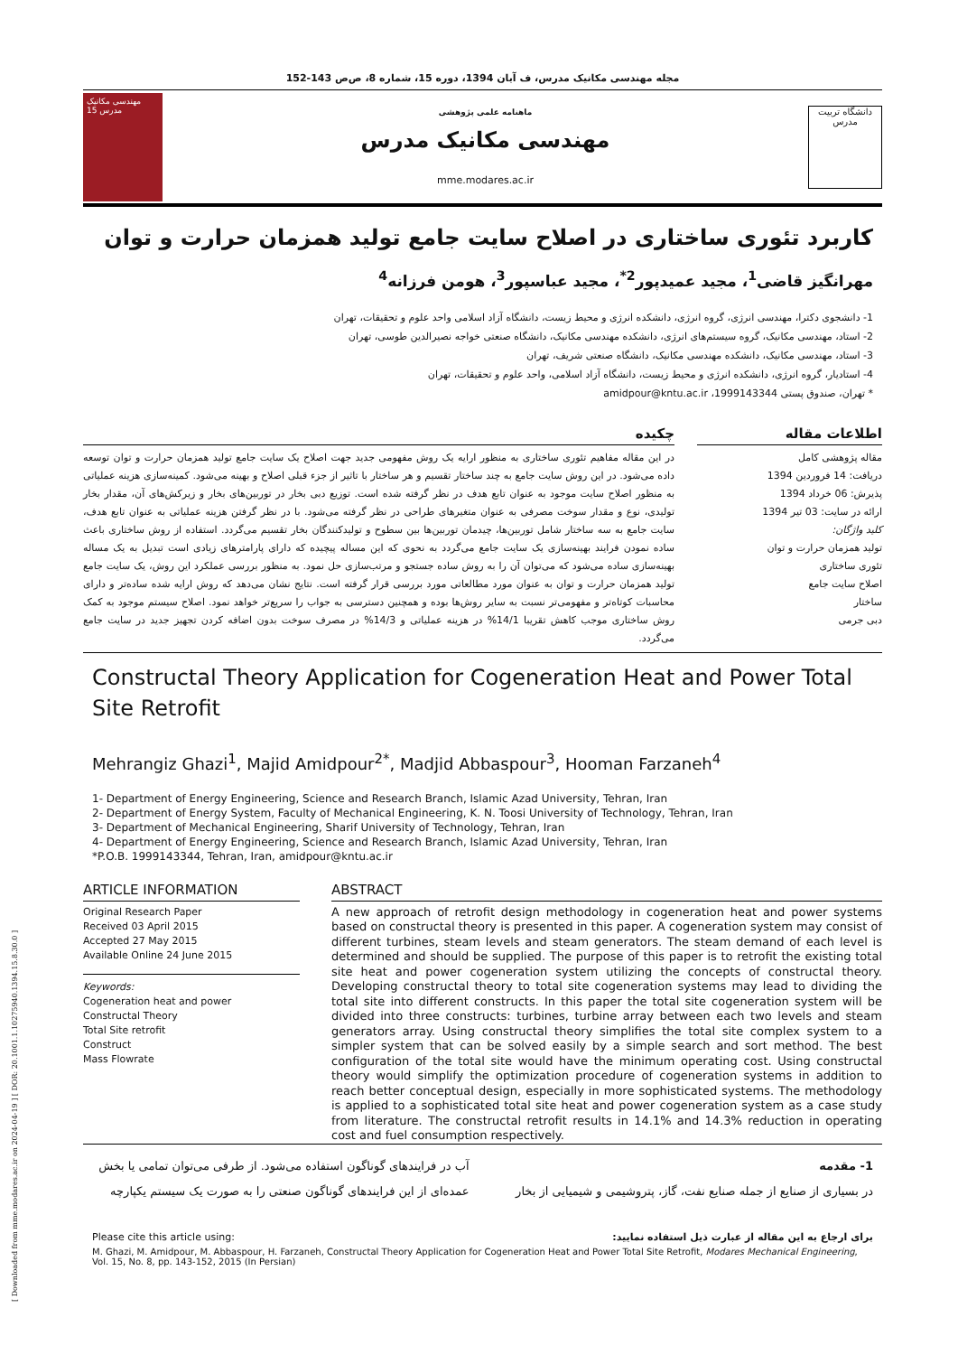[ Downloaded from mme.modares.ac.ir on 2024-04-19 ] [ DOR: 20.1001.1.10275940.1394.15.8.30.0 ]
مجله مهندسی مکانیک مدرس، ف آبان 1394، دوره 15، شماره 8، ص‌ص 143-152
مهندسی مکانیک مدرس 15
ماهنامه علمی پژوهشی
مهندسی مکانیک مدرس
mme.modares.ac.ir
دانشگاه تربیت مدرس
کاربرد تئوری ساختاری در اصلاح سایت جامع تولید همزمان حرارت و توان
مهرانگیز قاضی<sup>1</sup>، مجید عمیدپور<sup>2*</sup>، مجید عباسپور<sup>3</sup>، هومن فرزانه<sup>4</sup>
1- دانشجوی دکترا، مهندسی انرژی، گروه انرژی، دانشکده انرژی و محیط زیست، دانشگاه آزاد اسلامی واحد علوم و تحقیقات، تهران
2- استاد، مهندسی مکانیک، گروه سیستم‌های انرژی، دانشکده مهندسی مکانیک، دانشگاه صنعتی خواجه نصیرالدین طوسی، تهران
3- استاد، مهندسی مکانیک، دانشکده مهندسی مکانیک، دانشگاه صنعتی شریف، تهران
4- استادیار، گروه انرژی، دانشکده انرژی و محیط زیست، دانشگاه آزاد اسلامی، واحد علوم و تحقیقات، تهران
* تهران، صندوق پستی 1999143344، amidpour@kntu.ac.ir
اطلاعات مقاله
مقاله پژوهشی کامل
دریافت: 14 فروردین 1394
پذیرش: 06 خرداد 1394
ارائه در سایت: 03 تیر 1394
کلید واژگان:
تولید همزمان حرارت و توان
تئوری ساختاری
اصلاح سایت جامع
ساختار
دبی جرمی
چکیده
در این مقاله مفاهیم تئوری ساختاری به منظور ارایه یک روش مفهومی جدید جهت اصلاح یک سایت جامع تولید همزمان حرارت و توان توسعه داده می‌شود. در این روش سایت جامع به چند ساختار تقسیم و هر ساختار با تاثیر از جزء قبلی اصلاح و بهینه می‌شود. کمینه‌سازی هزینه عملیاتی به منظور اصلاح سایت موجود به عنوان تابع هدف در نظر گرفته شده است. توزیع دبی بخار در توربین‌های بخار و زیرکش‌های آن، مقدار بخار تولیدی، نوع و مقدار سوخت مصرفی به عنوان متغیرهای طراحی در نظر گرفته می‌شود. با در نظر گرفتن هزینه عملیاتی به عنوان تابع هدف، سایت جامع به سه ساختار شامل توربین‌ها، چیدمان توربین‌ها بین سطوح و تولیدکنندگان بخار تقسیم می‌گردد. استفاده از روش ساختاری باعث ساده نمودن فرایند بهینه‌سازی یک سایت جامع می‌گردد به نحوی که این مساله پیچیده که دارای پارامترهای زیادی است تبدیل به یک مساله بهینه‌سازی ساده می‌شود که می‌توان آن را به روش ساده جستجو و مرتب‌سازی حل نمود. به منظور بررسی عملکرد این روش، یک سایت جامع تولید همزمان حرارت و توان به عنوان مورد مطالعاتی مورد بررسی قرار گرفته است. نتایج نشان می‌دهد که روش ارایه شده ساده‌تر و دارای محاسبات کوتاه‌تر و مفهومی‌تر نسبت به سایر روش‌ها بوده و همچنین دسترسی به جواب را سریع‌تر خواهد نمود. اصلاح سیستم موجود به کمک روش ساختاری موجب کاهش تقریبا 14/1% در هزینه عملیاتی و 14/3% در مصرف سوخت بدون اضافه کردن تجهیز جدید در سایت جامع می‌گردد.
Constructal Theory Application for Cogeneration Heat and Power Total Site Retrofit
Mehrangiz Ghazi<sup>1</sup>, Majid Amidpour<sup>2*</sup>, Madjid Abbaspour<sup>3</sup>, Hooman Farzaneh<sup>4</sup>
1- Department of Energy Engineering, Science and Research Branch, Islamic Azad University, Tehran, Iran
2- Department of Energy System, Faculty of Mechanical Engineering, K. N. Toosi University of Technology, Tehran, Iran
3- Department of Mechanical Engineering, Sharif University of Technology, Tehran, Iran
4- Department of Energy Engineering, Science and Research Branch, Islamic Azad University, Tehran, Iran
*P.O.B. 1999143344, Tehran, Iran, amidpour@kntu.ac.ir
ARTICLE INFORMATION
Original Research Paper
Received 03 April 2015
Accepted 27 May 2015
Available Online 24 June 2015
Keywords:
Cogeneration heat and power
Constructal Theory
Total Site retrofit
Construct
Mass Flowrate
ABSTRACT
A new approach of retrofit design methodology in cogeneration heat and power systems based on constructal theory is presented in this paper. A cogeneration system may consist of different turbines, steam levels and steam generators. The steam demand of each level is determined and should be supplied. The purpose of this paper is to retrofit the existing total site heat and power cogeneration system utilizing the concepts of constructal theory. Developing constructal theory to total site cogeneration systems may lead to dividing the total site into different constructs. In this paper the total site cogeneration system will be divided into three constructs: turbines, turbine array between each two levels and steam generators array. Using constructal theory simplifies the total site complex system to a simpler system that can be solved easily by a simple search and sort method. The best configuration of the total site would have the minimum operating cost. Using constructal theory would simplify the optimization procedure of cogeneration systems in addition to reach better conceptual design, especially in more sophisticated systems. The methodology is applied to a sophisticated total site heat and power cogeneration system as a case study from literature. The constructal retrofit results in 14.1% and 14.3% reduction in operating cost and fuel consumption respectively.
1- مقدمه
در بسیاری از صنایع از جمله صنایع نفت، گاز، پتروشیمی و شیمیایی از بخار
آب در فرایندهای گوناگون استفاده می‌شود. از طرفی می‌توان تمامی یا بخش عمده‌ای از این فرایندهای گوناگون صنعتی را به صورت یک سیستم یکپارچه
Please cite this article using: برای ارجاع به این مقاله از عبارت ذیل استفاده نمایید:
M. Ghazi, M. Amidpour, M. Abbaspour, H. Farzaneh, Constructal Theory Application for Cogeneration Heat and Power Total Site Retrofit, Modares Mechanical Engineering, Vol. 15, No. 8, pp. 143-152, 2015 (In Persian)